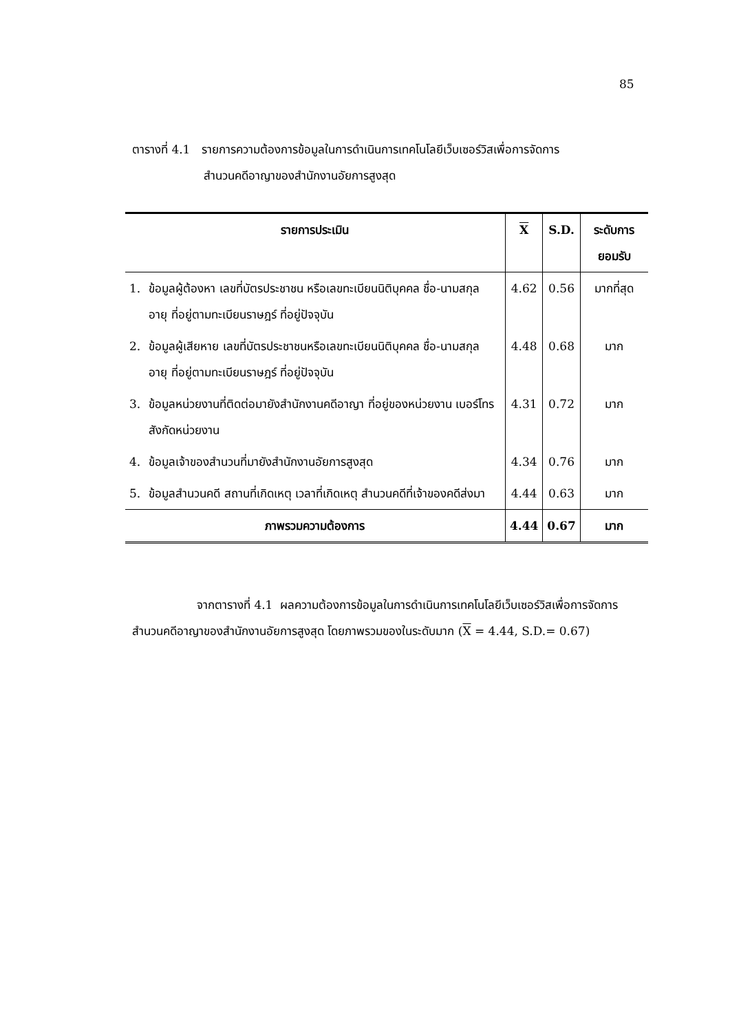85
ตารางที่ 4.1 รายการความต้องการข้อมูลในการดำเนินการเทคโนโลยีเว็บเซอร์วิสเพื่อการจัดการ
สำนวนคดีอาญาของสำนักงานอัยการสูงสุด
| รายการประเมิน | | X | S.D. | ระดับการยอมรับ |
| --- | --- | --- | --- | --- |
| 1. | ข้อมูลผู้ต้องหา เลขที่บัตรประชาชน หรือเลขทะเบียนนิติบุคคล ชื่อ-นามสกุล อายุ ที่อยู่ตามทะเบียนราษฎร์ ที่อยู่ปัจจุบัน | 4.62 | 0.56 | มากที่สุด |
| 2. | ข้อมูลผู้เสียหาย เลขที่บัตรประชาชนหรือเลขทะเบียนนิติบุคคล ชื่อ-นามสกุล อายุ ที่อยู่ตามทะเบียนราษฎร์ ที่อยู่ปัจจุบัน | 4.48 | 0.68 | มาก |
| 3. | ข้อมูลหน่วยงานที่ติดต่อมายังสำนักงานคดีอาญา ที่อยู่ของหน่วยงาน เบอร์โทร สังกัดหน่วยงาน | 4.31 | 0.72 | มาก |
| 4. | ข้อมูลเจ้าของสำนวนที่มายังสำนักงานอัยการสูงสุด | 4.34 | 0.76 | มาก |
| 5. | ข้อมูลสำนวนคดี สถานที่เกิดเหตุ เวลาที่เกิดเหตุ สำนวนคดีที่เจ้าของคดีส่งมา | 4.44 | 0.63 | มาก |
| ภาพรวมความต้องการ | | 4.44 | 0.67 | มาก |
จากตารางที่ 4.1 ผลความต้องการข้อมูลในการดำเนินการเทคโนโลยีเว็บเซอร์วิสเพื่อการจัดการสำนวนคดีอาญาของสำนักงานอัยการสูงสุด โดยภาพรวมของในระดับมาก (X = 4.44, S.D.= 0.67)